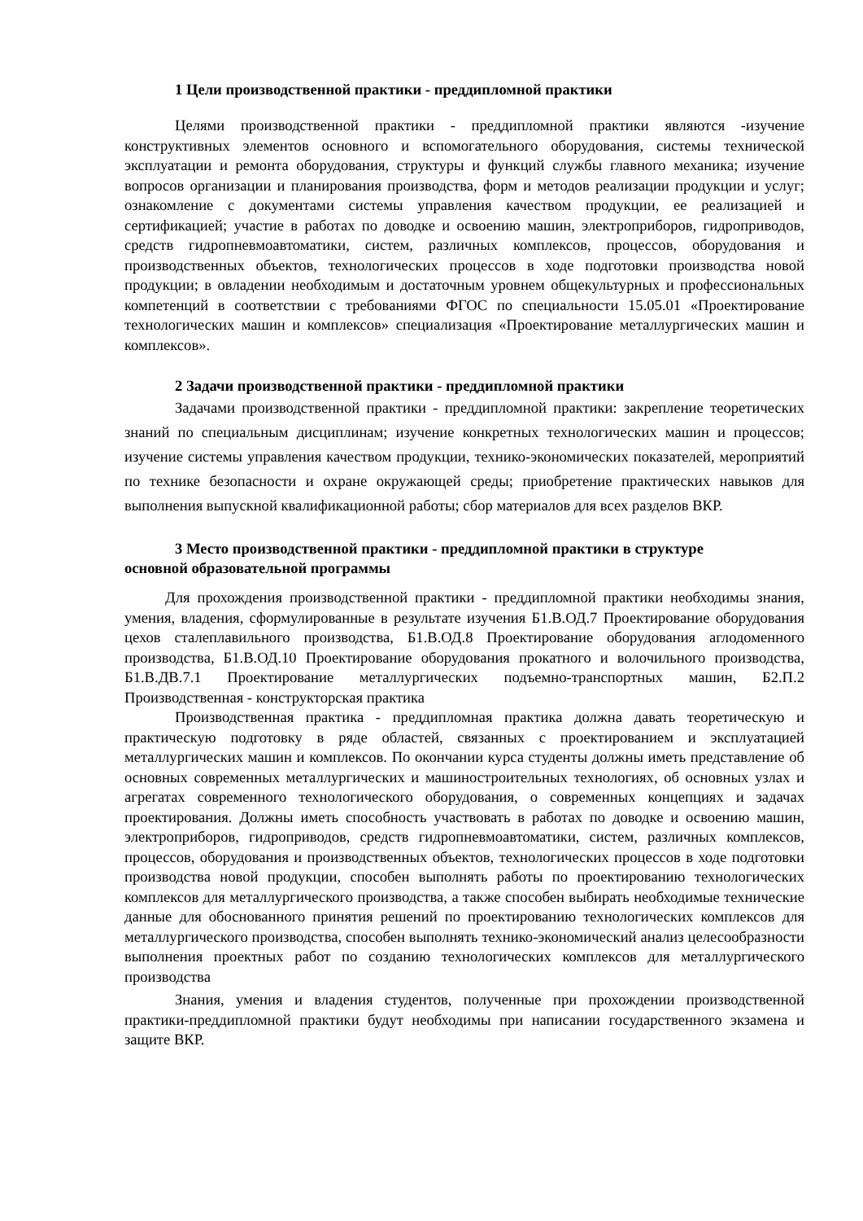1 Цели производственной практики - преддипломной практики
Целями производственной практики - преддипломной практики являются -изучение конструктивных элементов основного и вспомогательного оборудования, системы технической эксплуатации и ремонта оборудования, структуры и функций службы главного механика; изучение вопросов организации и планирования производства, форм и методов реализации продукции и услуг; ознакомление с документами системы управления качеством продукции, ее реализацией и сертификацией; участие в работах по доводке и освоению машин, электроприборов, гидроприводов, средств гидропневмоавтоматики, систем, различных комплексов, процессов, оборудования и производственных объектов, технологических процессов в ходе подготовки производства новой продукции; в овладении необходимым и достаточным уровнем общекультурных и профессиональных компетенций в соответствии с требованиями ФГОС по специальности 15.05.01 «Проектирование технологических машин и комплексов» специализация «Проектирование металлургических машин и комплексов».
2 Задачи производственной практики - преддипломной практики
Задачами производственной практики - преддипломной практики: закрепление теоретических знаний по специальным дисциплинам; изучение конкретных технологических машин и процессов; изучение системы управления качеством продукции, технико-экономических показателей, мероприятий по технике безопасности и охране окружающей среды; приобретение практических навыков для выполнения выпускной квалификационной работы; сбор материалов для всех разделов ВКР.
3 Место производственной практики - преддипломной практики в структуре
основной образовательной программы
Для прохождения производственной практики - преддипломной практики необходимы знания, умения, владения, сформулированные в результате изучения Б1.В.ОД.7 Проектирование оборудования цехов сталеплавильного производства, Б1.В.ОД.8 Проектирование оборудования аглодоменного производства, Б1.В.ОД.10 Проектирование оборудования прокатного и волочильного производства, Б1.В.ДВ.7.1 Проектирование металлургических подъемно-транспортных машин, Б2.П.2 Производственная - конструкторская практика
Производственная практика - преддипломная практика должна давать теоретическую и практическую подготовку в ряде областей, связанных с проектированием и эксплуатацией металлургических машин и комплексов. По окончании курса студенты должны иметь представление об основных современных металлургических и машиностроительных технологиях, об основных узлах и агрегатах современного технологического оборудования, о современных концепциях и задачах проектирования. Должны иметь способность участвовать в работах по доводке и освоению машин, электроприборов, гидроприводов, средств гидропневмоавтоматики, систем, различных комплексов, процессов, оборудования и производственных объектов, технологических процессов в ходе подготовки производства новой продукции, способен выполнять работы по проектированию технологических комплексов для металлургического производства, а также способен выбирать необходимые технические данные для обоснованного принятия решений по проектированию технологических комплексов для металлургического производства, способен выполнять технико-экономический анализ целесообразности выполнения проектных работ по созданию технологических комплексов для металлургического производства
Знания, умения и владения студентов, полученные при прохождении производственной практики-преддипломной практики будут необходимы при написании государственного экзамена и защите ВКР.